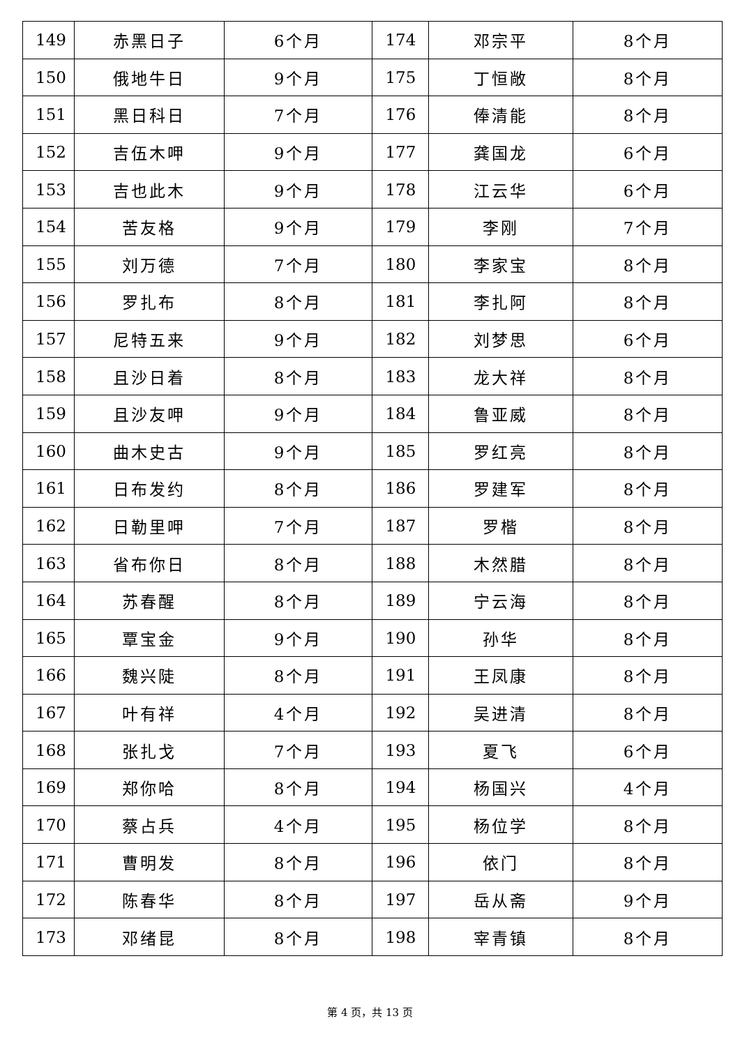| 149 | 赤黑日子 | 6个月 | 174 | 邓宗平 | 8个月 |
| 150 | 俄地牛日 | 9个月 | 175 | 丁恒敞 | 8个月 |
| 151 | 黑日科日 | 7个月 | 176 | 俸清能 | 8个月 |
| 152 | 吉伍木呷 | 9个月 | 177 | 龚国龙 | 6个月 |
| 153 | 吉也此木 | 9个月 | 178 | 江云华 | 6个月 |
| 154 | 苦友格 | 9个月 | 179 | 李刚 | 7个月 |
| 155 | 刘万德 | 7个月 | 180 | 李家宝 | 8个月 |
| 156 | 罗扎布 | 8个月 | 181 | 李扎阿 | 8个月 |
| 157 | 尼特五来 | 9个月 | 182 | 刘梦思 | 6个月 |
| 158 | 且沙日着 | 8个月 | 183 | 龙大祥 | 8个月 |
| 159 | 且沙友呷 | 9个月 | 184 | 鲁亚威 | 8个月 |
| 160 | 曲木史古 | 9个月 | 185 | 罗红亮 | 8个月 |
| 161 | 日布发约 | 8个月 | 186 | 罗建军 | 8个月 |
| 162 | 日勒里呷 | 7个月 | 187 | 罗楷 | 8个月 |
| 163 | 省布你日 | 8个月 | 188 | 木然腊 | 8个月 |
| 164 | 苏春醒 | 8个月 | 189 | 宁云海 | 8个月 |
| 165 | 覃宝金 | 9个月 | 190 | 孙华 | 8个月 |
| 166 | 魏兴陡 | 8个月 | 191 | 王凤康 | 8个月 |
| 167 | 叶有祥 | 4个月 | 192 | 吴进清 | 8个月 |
| 168 | 张扎戈 | 7个月 | 193 | 夏飞 | 6个月 |
| 169 | 郑你哈 | 8个月 | 194 | 杨国兴 | 4个月 |
| 170 | 蔡占兵 | 4个月 | 195 | 杨位学 | 8个月 |
| 171 | 曹明发 | 8个月 | 196 | 依门 | 8个月 |
| 172 | 陈春华 | 8个月 | 197 | 岳从斋 | 9个月 |
| 173 | 邓绪昆 | 8个月 | 198 | 宰青镇 | 8个月 |
第 4 页，共 13 页